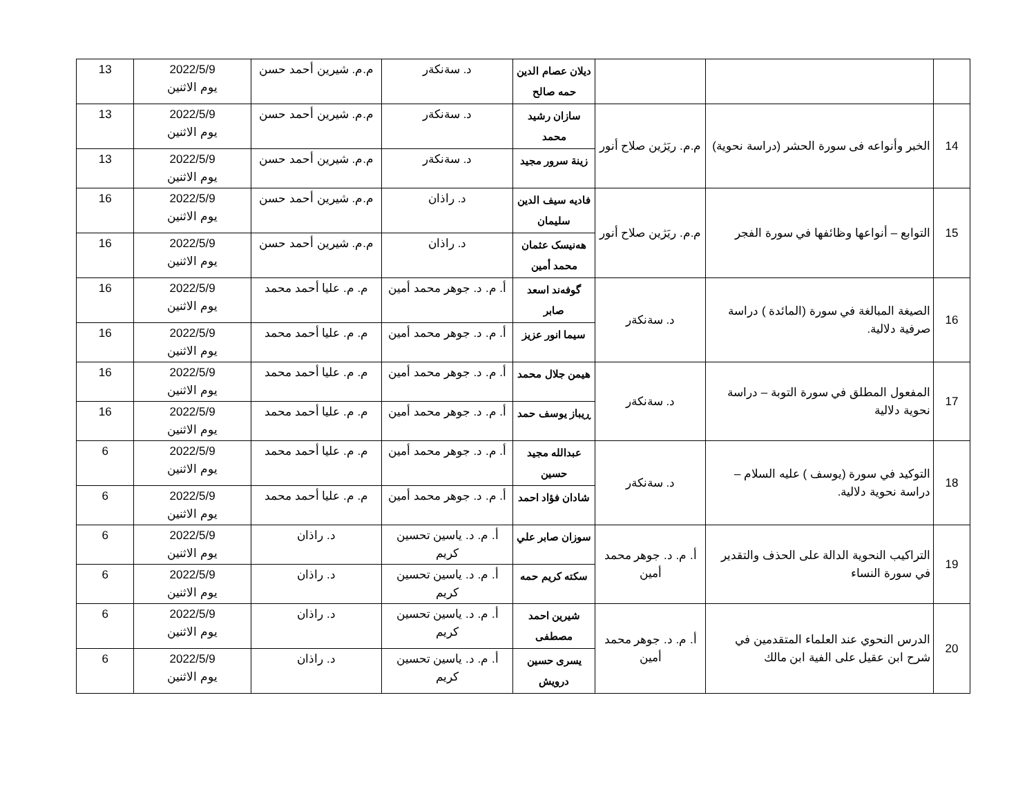| | | | ديلان عصام الدين حمه صالح | د. سةنكةر | م.م. شيرين أحمد حسن | 2022/5/9 يوم الاثنين | 13 |
| 14 | الخبر وأنواعه فى سورة الحشر (دراسة نحوية) | م.م. ريَژين صلاح أنور | سازان رشيد محمد | د. سةنكةر | م.م. شيرين أحمد حسن | 2022/5/9 يوم الاثنين | 13 |
| | | | زينة سرور مجيد | د. سةنكةر | م.م. شيرين أحمد حسن | 2022/5/9 يوم الاثنين | 13 |
| 15 | التوابع – أنواعها وظائفها في سورة الفجر | م.م. ريَژين صلاح أنور | فاديه سيف الدين سليمان | د. راذان | م.م. شيرين أحمد حسن | 2022/5/9 يوم الاثنين | 16 |
| | | | هەنيسک عثمان محمد أمين | د. راذان | م.م. شيرين أحمد حسن | 2022/5/9 يوم الاثنين | 16 |
| 16 | الصيغة المبالغة في سورة (المائدة ) دراسة صرفية دلالية. | د. سةنكةر | گوفەند اسعد صابر | أ. م. د. جوهر محمد أمين | م. م. عليا أحمد محمد | 2022/5/9 يوم الاثنين | 16 |
| | | | سيما انور عزيز | أ. م. د. جوهر محمد أمين | م. م. عليا أحمد محمد | 2022/5/9 يوم الاثنين | 16 |
| 17 | المفعول المطلق في سورة التوبة – دراسة نحوية دلالية | د. سةنكةر | هيمن جلال محمد | أ. م. د. جوهر محمد أمين | م. م. عليا أحمد محمد | 2022/5/9 يوم الاثنين | 16 |
| | | | ڕيباز يوسف حمد | أ. م. د. جوهر محمد أمين | م. م. عليا أحمد محمد | 2022/5/9 يوم الاثنين | 16 |
| 18 | التوكيد في سورة (يوسف ) عليه السلام – دراسة نحوية دلالية. | د. سةنكةر | عبدالله مجيد حسين | أ. م. د. جوهر محمد أمين | م. م. عليا أحمد محمد | 2022/5/9 يوم الاثنين | 6 |
| | | | شادان فؤاد احمد | أ. م. د. جوهر محمد أمين | م. م. عليا أحمد محمد | 2022/5/9 يوم الاثنين | 6 |
| 19 | التراكيب النحوية الدالة على الحذف والتقدير في سورة النساء | أ. م. د. جوهر محمد أمين | سوزان صابر علي | أ. م. د. ياسين تحسين كريم | د. راذان | 2022/5/9 يوم الاثنين | 6 |
| | | | سكته كريم حمه | أ. م. د. ياسين تحسين كريم | د. راذان | 2022/5/9 يوم الاثنين | 6 |
| 20 | الدرس النحوي عند العلماء المتقدمين في شرح ابن عقيل على الفية ابن مالك | أ. م. د. جوهر محمد أمين | شيرين احمد مصطفى | أ. م. د. ياسين تحسين كريم | د. راذان | 2022/5/9 يوم الاثنين | 6 |
| | | | يسرى حسين درويش | أ. م. د. ياسين تحسين كريم | د. راذان | 2022/5/9 يوم الاثنين | 6 |